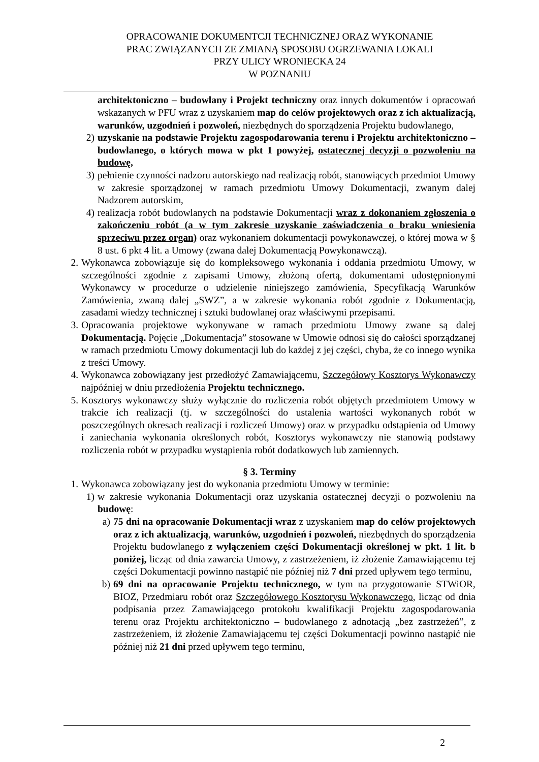OPRACOWANIE DOKUMENTCJI TECHNICZNEJ ORAZ WYKONANIE
PRAC ZWIĄZANYCH ZE ZMIANĄ SPOSOBU OGRZEWANIA LOKALI
PRZY ULICY WRONIECKA 24
W POZNANIU
architektoniczno – budowlany i Projekt techniczny oraz innych dokumentów i opracowań wskazanych w PFU wraz z uzyskaniem map do celów projektowych oraz z ich aktualizacją, warunków, uzgodnień i pozwoleń, niezbędnych do sporządzenia Projektu budowlanego,
2) uzyskanie na podstawie Projektu zagospodarowania terenu i Projektu architektoniczno – budowlanego, o których mowa w pkt 1 powyżej, ostatecznej decyzji o pozwoleniu na budowę,
3) pełnienie czynności nadzoru autorskiego nad realizacją robót, stanowiących przedmiot Umowy w zakresie sporządzonej w ramach przedmiotu Umowy Dokumentacji, zwanym dalej Nadzorem autorskim,
4) realizacja robót budowlanych na podstawie Dokumentacji wraz z dokonaniem zgłoszenia o zakończeniu robót (a w tym zakresie uzyskanie zaświadczenia o braku wniesienia sprzeciwu przez organ) oraz wykonaniem dokumentacji powykonawczej, o której mowa w § 8 ust. 6 pkt 4 lit. a Umowy (zwana dalej Dokumentacją Powykonawczą).
2. Wykonawca zobowiązuje się do kompleksowego wykonania i oddania przedmiotu Umowy, w szczególności zgodnie z zapisami Umowy, złożoną ofertą, dokumentami udostępnionymi Wykonawcy w procedurze o udzielenie niniejszego zamówienia, Specyfikacją Warunków Zamówienia, zwaną dalej „SWZ”, a w zakresie wykonania robót zgodnie z Dokumentacją, zasadami wiedzy technicznej i sztuki budowlanej oraz właściwymi przepisami.
3. Opracowania projektowe wykonywane w ramach przedmiotu Umowy zwane są dalej Dokumentacją. Pojęcie „Dokumentacja” stosowane w Umowie odnosi się do całości sporządzanej w ramach przedmiotu Umowy dokumentacji lub do każdej z jej części, chyba, że co innego wynika z treści Umowy.
4. Wykonawca zobowiązany jest przedłożyć Zamawiającemu, Szczegółowy Kosztorys Wykonawczy najpóźniej w dniu przedłożenia Projektu technicznego.
5. Kosztorys wykonawczy służy wyłącznie do rozliczenia robót objętych przedmiotem Umowy w trakcie ich realizacji (tj. w szczególności do ustalenia wartości wykonanych robót w poszczególnych okresach realizacji i rozliczeń Umowy) oraz w przypadku odstąpienia od Umowy i zaniechania wykonania określonych robót, Kosztorys wykonawczy nie stanowią podstawy rozliczenia robót w przypadku wystąpienia robót dodatkowych lub zamiennych.
§ 3. Terminy
1. Wykonawca zobowiązany jest do wykonania przedmiotu Umowy w terminie:
1) w zakresie wykonania Dokumentacji oraz uzyskania ostatecznej decyzji o pozwoleniu na budowę:
a) 75 dni na opracowanie Dokumentacji wraz z uzyskaniem map do celów projektowych oraz z ich aktualizacją, warunków, uzgodnień i pozwoleń, niezbędnych do sporządzenia Projektu budowlanego z wyłączeniem części Dokumentacji określonej w pkt. 1 lit. b poniżej, licząc od dnia zawarcia Umowy, z zastrzeżeniem, iż złożenie Zamawiającemu tej części Dokumentacji powinno nastąpić nie później niż 7 dni przed upływem tego terminu,
b) 69 dni na opracowanie Projektu technicznego, w tym na przygotowanie STWiOR, BIOZ, Przedmiaru robót oraz Szczegółowego Kosztorysu Wykonawczego, licząc od dnia podpisania przez Zamawiającego protokołu kwalifikacji Projektu zagospodarowania terenu oraz Projektu architektoniczno – budowlanego z adnotacją „bez zastrzeżeń”, z zastrzeżeniem, iż złożenie Zamawiającemu tej części Dokumentacji powinno nastąpić nie później niż 21 dni przed upływem tego terminu,
2